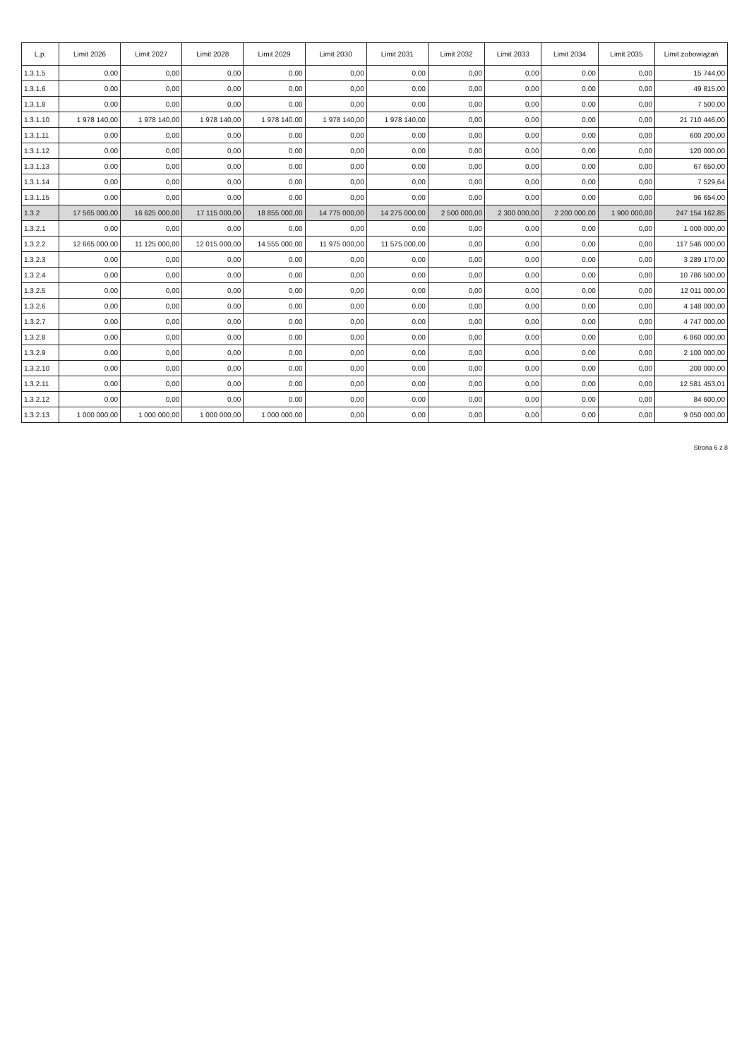| L.p. | Limit 2026 | Limit 2027 | Limit 2028 | Limit 2029 | Limit 2030 | Limit 2031 | Limit 2032 | Limit 2033 | Limit 2034 | Limit 2035 | Limit zobowiązań |
| --- | --- | --- | --- | --- | --- | --- | --- | --- | --- | --- | --- |
| 1.3.1.5 | 0,00 | 0,00 | 0,00 | 0,00 | 0,00 | 0,00 | 0,00 | 0,00 | 0,00 | 0,00 | 15 744,00 |
| 1.3.1.6 | 0,00 | 0,00 | 0,00 | 0,00 | 0,00 | 0,00 | 0,00 | 0,00 | 0,00 | 0,00 | 49 815,00 |
| 1.3.1.8 | 0,00 | 0,00 | 0,00 | 0,00 | 0,00 | 0,00 | 0,00 | 0,00 | 0,00 | 0,00 | 7 500,00 |
| 1.3.1.10 | 1 978 140,00 | 1 978 140,00 | 1 978 140,00 | 1 978 140,00 | 1 978 140,00 | 1 978 140,00 | 0,00 | 0,00 | 0,00 | 0,00 | 21 710 446,00 |
| 1.3.1.11 | 0,00 | 0,00 | 0,00 | 0,00 | 0,00 | 0,00 | 0,00 | 0,00 | 0,00 | 0,00 | 600 200,00 |
| 1.3.1.12 | 0,00 | 0,00 | 0,00 | 0,00 | 0,00 | 0,00 | 0,00 | 0,00 | 0,00 | 0,00 | 120 000,00 |
| 1.3.1.13 | 0,00 | 0,00 | 0,00 | 0,00 | 0,00 | 0,00 | 0,00 | 0,00 | 0,00 | 0,00 | 67 650,00 |
| 1.3.1.14 | 0,00 | 0,00 | 0,00 | 0,00 | 0,00 | 0,00 | 0,00 | 0,00 | 0,00 | 0,00 | 7 529,64 |
| 1.3.1.15 | 0,00 | 0,00 | 0,00 | 0,00 | 0,00 | 0,00 | 0,00 | 0,00 | 0,00 | 0,00 | 96 654,00 |
| 1.3.2 | 17 565 000,00 | 16 625 000,00 | 17 115 000,00 | 18 855 000,00 | 14 775 000,00 | 14 275 000,00 | 2 500 000,00 | 2 300 000,00 | 2 200 000,00 | 1 900 000,00 | 247 154 162,85 |
| 1.3.2.1 | 0,00 | 0,00 | 0,00 | 0,00 | 0,00 | 0,00 | 0,00 | 0,00 | 0,00 | 0,00 | 1 000 000,00 |
| 1.3.2.2 | 12 665 000,00 | 11 125 000,00 | 12 015 000,00 | 14 555 000,00 | 11 975 000,00 | 11 575 000,00 | 0,00 | 0,00 | 0,00 | 0,00 | 117 546 000,00 |
| 1.3.2.3 | 0,00 | 0,00 | 0,00 | 0,00 | 0,00 | 0,00 | 0,00 | 0,00 | 0,00 | 0,00 | 3 289 170,00 |
| 1.3.2.4 | 0,00 | 0,00 | 0,00 | 0,00 | 0,00 | 0,00 | 0,00 | 0,00 | 0,00 | 0,00 | 10 786 500,00 |
| 1.3.2.5 | 0,00 | 0,00 | 0,00 | 0,00 | 0,00 | 0,00 | 0,00 | 0,00 | 0,00 | 0,00 | 12 011 000,00 |
| 1.3.2.6 | 0,00 | 0,00 | 0,00 | 0,00 | 0,00 | 0,00 | 0,00 | 0,00 | 0,00 | 0,00 | 4 148 000,00 |
| 1.3.2.7 | 0,00 | 0,00 | 0,00 | 0,00 | 0,00 | 0,00 | 0,00 | 0,00 | 0,00 | 0,00 | 4 747 000,00 |
| 1.3.2.8 | 0,00 | 0,00 | 0,00 | 0,00 | 0,00 | 0,00 | 0,00 | 0,00 | 0,00 | 0,00 | 6 860 000,00 |
| 1.3.2.9 | 0,00 | 0,00 | 0,00 | 0,00 | 0,00 | 0,00 | 0,00 | 0,00 | 0,00 | 0,00 | 2 100 000,00 |
| 1.3.2.10 | 0,00 | 0,00 | 0,00 | 0,00 | 0,00 | 0,00 | 0,00 | 0,00 | 0,00 | 0,00 | 200 000,00 |
| 1.3.2.11 | 0,00 | 0,00 | 0,00 | 0,00 | 0,00 | 0,00 | 0,00 | 0,00 | 0,00 | 0,00 | 12 581 453,01 |
| 1.3.2.12 | 0,00 | 0,00 | 0,00 | 0,00 | 0,00 | 0,00 | 0,00 | 0,00 | 0,00 | 0,00 | 84 600,00 |
| 1.3.2.13 | 1 000 000,00 | 1 000 000,00 | 1 000 000,00 | 1 000 000,00 | 0,00 | 0,00 | 0,00 | 0,00 | 0,00 | 0,00 | 9 050 000,00 |
Strona 6 z 8